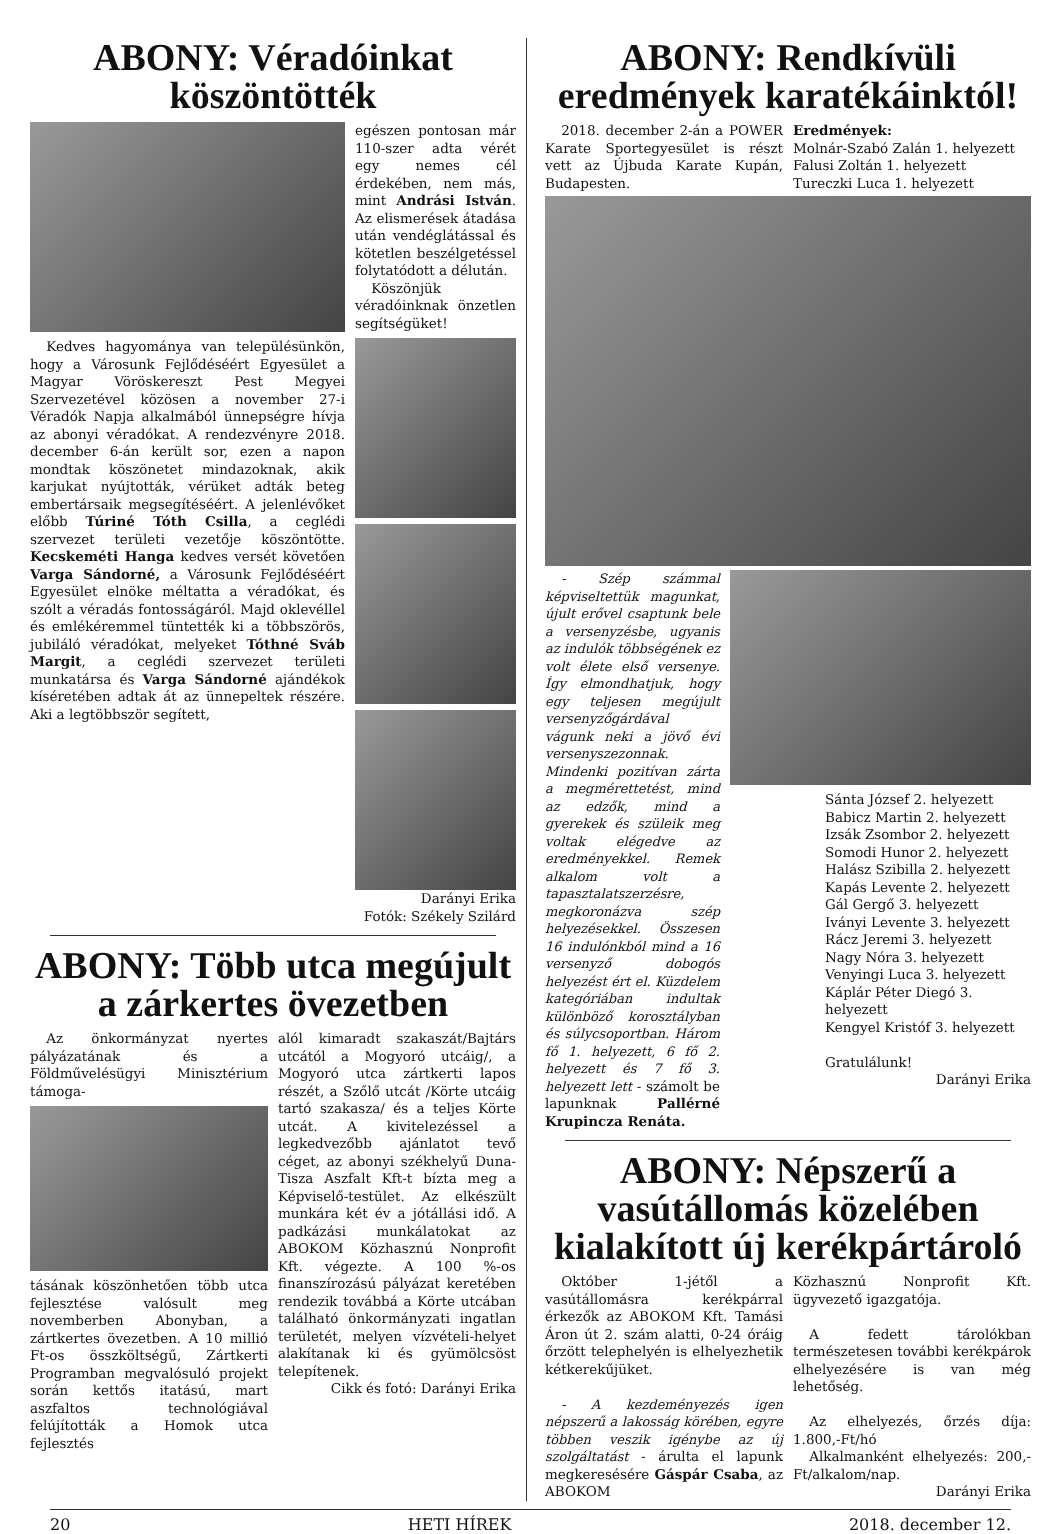ABONY: Véradóinkat köszöntötték
Kedves hagyománya van településünkön, hogy a Városunk Fejlődéséért Egyesület a Magyar Vöröskereszt Pest Megyei Szervezetével közösen a november 27-i Véradók Napja alkalmából ünnepségre hívja az abonyi véradókat. A rendezvényre 2018. december 6-án került sor, ezen a napon mondtak köszönetet mindazoknak, akik karjukat nyújtották, vérüket adták beteg embertársaik megsegítéséért. A jelenlévőket előbb Túriné Tóth Csilla, a ceglédi szervezet területi vezetője köszöntötte. Kecskeméti Hanga kedves versét követően Varga Sándorné, a Városunk Fejlődéséért Egyesület elnöke méltatta a véradókat, és szólt a véradás fontosságáról. Majd oklevéllel és emlékéremmel tüntették ki a többszörös, jubiláló véradókat, melyeket Tóthné Sváb Margit, a ceglédi szervezet területi munkatársa és Varga Sándorné ajándékok kíséretében adtak át az ünnepeltek részére. Aki a legtöbbször segített,
egészen pontosan már 110-szer adta vérét egy nemes cél érdekében, nem más, mint Andrási István. Az elismerések átadása után vendéglátással és kötetlen beszélgetéssel folytatódott a délután.
Köszönjük véradóinknak önzetlen segítségüket!
Darányi Erika
Fotók: Székely Szilárd
ABONY: Több utca megújult a zárkertes övezetben
Az önkormányzat nyertes pályázatának és a Földművelésügyi Minisztérium támoga-
tásának köszönhetően több utca fejlesztése valósult meg novemberben Abonyban, a zártkertes övezetben. A 10 millió Ft-os összköltségű, Zártkerti Programban megvalósuló projekt során kettős itatású, mart aszfaltos technológiával felújították a Homok utca fejlesztés
alól kimaradt szakaszát/Bajtárs utcától a Mogyoró utcáig/, a Mogyoró utca zártkerti lapos részét, a Szőlő utcát /Körte utcáig tartó szakasza/ és a teljes Körte utcát. A kivitelezéssel a legkedvezőbb ajánlatot tevő céget, az abonyi székhelyű Duna-Tisza Aszfalt Kft-t bízta meg a Képviselő-testület. Az elkészült munkára két év a jótállási idő. A padkázási munkálatokat az ABOKOM Közhasznú Nonprofit Kft. végezte. A 100 %-os finanszírozású pályázat keretében rendezik továbbá a Körte utcában található önkormányzati ingatlan területét, melyen vízvételi-helyet alakítanak ki és gyümölcsöst telepítenek.
Cikk és fotó: Darányi Erika
ABONY: Rendkívüli eredmények karatékáinktól!
2018. december 2-án a POWER Karate Sportegyesület is részt vett az Újbuda Karate Kupán, Budapesten.
Eredmények:
Molnár-Szabó Zalán 1. helyezett
Falusi Zoltán 1. helyezett
Tureczki Luca 1. helyezett
- Szép számmal képviseltettük magunkat, újult erővel csaptunk bele a versenyzésbe, ugyanis az indulók többségének ez volt élete első versenye. Így elmondhatjuk, hogy egy teljesen megújult versenyzőgárdával vágunk neki a jövő évi versenyszezonnak. Mindenki pozitívan zárta a megmérettetést, mind az edzők, mind a gyerekek és szüleik meg voltak elégedve az eredményekkel. Remek alkalom volt a tapasztalatszerzésre, megkoronázva szép helyezésekkel. Összesen 16 indulónkból mind a 16 versenyző dobogós helyezést ért el. Küzdelem kategóriában indultak különböző korosztályban és súlycsoportban. Három fő 1. helyezett, 6 fő 2. helyezett és 7 fő 3. helyezett lett - számolt be lapunknak Pallérné Krupincza Renáta.
Sánta József 2. helyezett
Babicz Martin 2. helyezett
Izsák Zsombor 2. helyezett
Somodi Hunor 2. helyezett
Halász Szibilla 2. helyezett
Kapás Levente 2. helyezett
Gál Gergő 3. helyezett
Iványi Levente 3. helyezett
Rácz Jeremi 3. helyezett
Nagy Nóra 3. helyezett
Venyingi Luca 3. helyezett
Káplár Péter Diegó 3. helyezett
Kengyel Kristóf 3. helyezett
Gratulálunk!
Darányi Erika
ABONY: Népszerű a vasútállomás közelében kialakított új kerékpártároló
Október 1-jétől a vasútállomásra kerékpárral érkezők az ABOKOM Kft. Tamási Áron út 2. szám alatti, 0-24 óráig őrzött telephelyén is elhelyezhetik kétkerekűjüket.
- A kezdeményezés igen népszerű a lakosság körében, egyre többen veszik igénybe az új szolgáltatást - árulta el lapunk megkeresésére Gáspár Csaba, az ABOKOM
Közhasznú Nonprofit Kft. ügyvezető igazgatója.
A fedett tárolókban természetesen további kerékpárok elhelyezésére is van még lehetőség.
Az elhelyezés, őrzés díja: 1.800,-Ft/hó
Alkalmanként elhelyezés: 200,-Ft/alkalom/nap.
Darányi Erika
20 HETI HÍREK 2018. december 12.